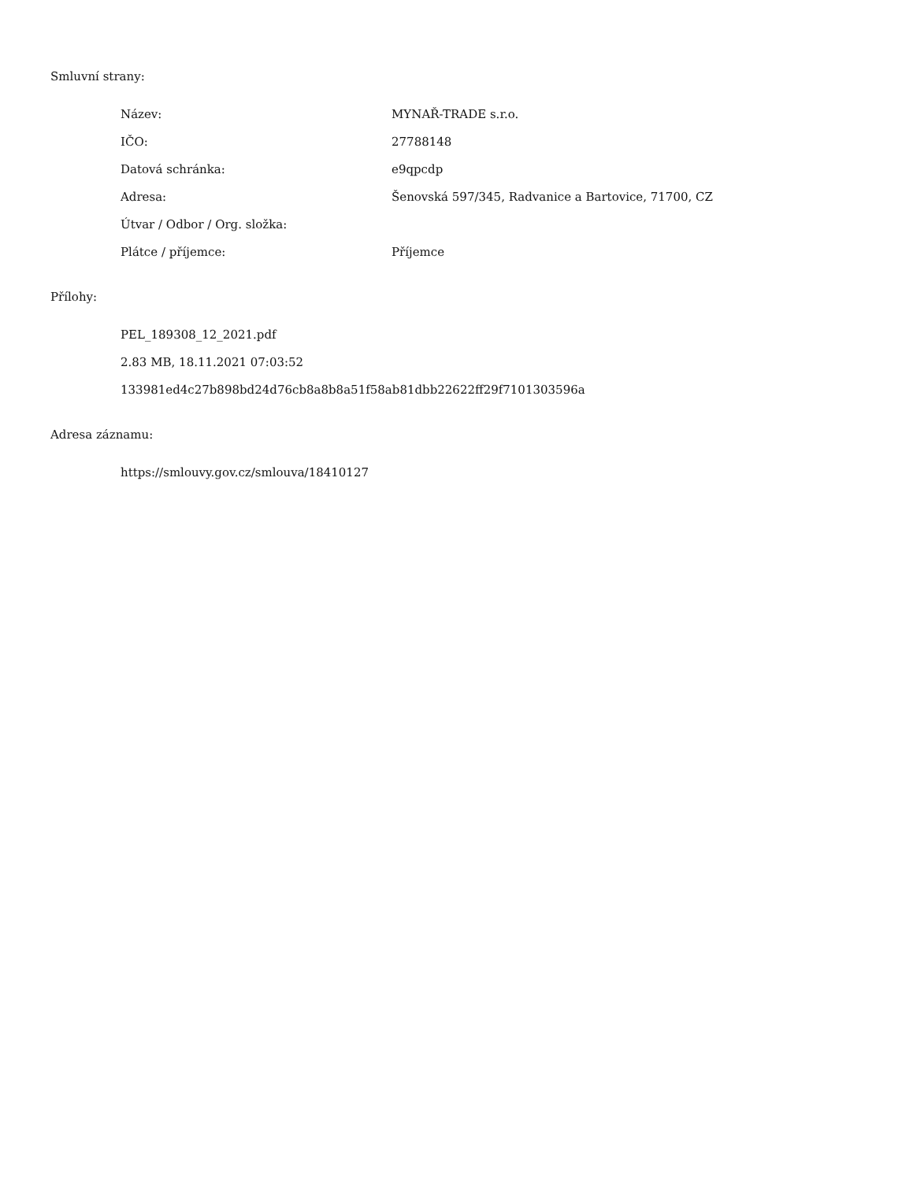Smluvní strany:
| Název: | MYNAŘ-TRADE s.r.o. |
| IČO: | 27788148 |
| Datová schránka: | e9qpcdp |
| Adresa: | Šenovská 597/345, Radvanice a Bartovice, 71700, CZ |
| Útvar / Odbor / Org. složka: | |
| Plátce / příjemce: | Příjemce |
Přílohy:
PEL_189308_12_2021.pdf
2.83 MB, 18.11.2021 07:03:52
133981ed4c27b898bd24d76cb8a8b8a51f58ab81dbb22622ff29f7101303596a
Adresa záznamu:
https://smlouvy.gov.cz/smlouva/18410127